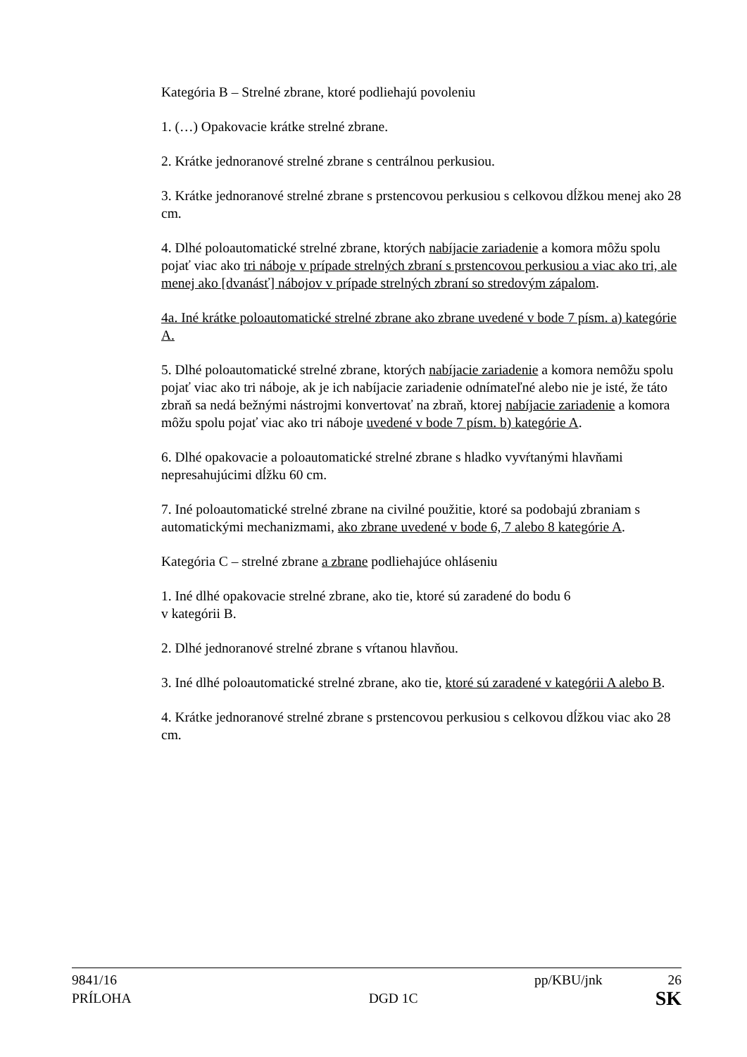Kategória B – Strelné zbrane, ktoré podliehajú povoleniu
1. (…) Opakovacie krátke strelné zbrane.
2. Krátke jednoranové strelné zbrane s centrálnou perkusiou.
3. Krátke jednoranové strelné zbrane s prstencovou perkusiou s celkovou dĺžkou menej ako 28 cm.
4. Dlhé poloautomatické strelné zbrane, ktorých nabíjacie zariadenie a komora môžu spolu pojať viac ako tri náboje v prípade strelných zbraní s prstencovou perkusiou a viac ako tri, ale menej ako [dvanásť] nábojov v prípade strelných zbraní so stredovým zápalom.
4a. Iné krátke poloautomatické strelné zbrane ako zbrane uvedené v bode 7 písm. a) kategórie A.
5. Dlhé poloautomatické strelné zbrane, ktorých nabíjacie zariadenie a komora nemôžu spolu pojať viac ako tri náboje, ak je ich nabíjacie zariadenie odnímateľné alebo nie je isté, že táto zbraň sa nedá bežnými nástrojmi konvertovať na zbraň, ktorej nabíjacie zariadenie a komora môžu spolu pojať viac ako tri náboje uvedené v bode 7 písm. b) kategórie A.
6. Dlhé opakovacie a poloautomatické strelné zbrane s hladko vyvŕtanými hlavňami nepresahujúcimi dĺžku 60 cm.
7. Iné poloautomatické strelné zbrane na civilné použitie, ktoré sa podobajú zbraniam s automatickými mechanizmami, ako zbrane uvedené v bode 6, 7 alebo 8 kategórie A.
Kategória C – strelné zbrane a zbrane podliehajúce ohláseniu
1. Iné dlhé opakovacie strelné zbrane, ako tie, ktoré sú zaradené do bodu 6
v kategórii B.
2. Dlhé jednoranové strelné zbrane s vŕtanou hlavňou.
3. Iné dlhé poloautomatické strelné zbrane, ako tie, ktoré sú zaradené v kategórii A alebo B.
4. Krátke jednoranové strelné zbrane s prstencovou perkusiou s celkovou dĺžkou viac ako 28 cm.
9841/16 pp/KBU/jnk 26
PRÍLOHA DGD 1C SK